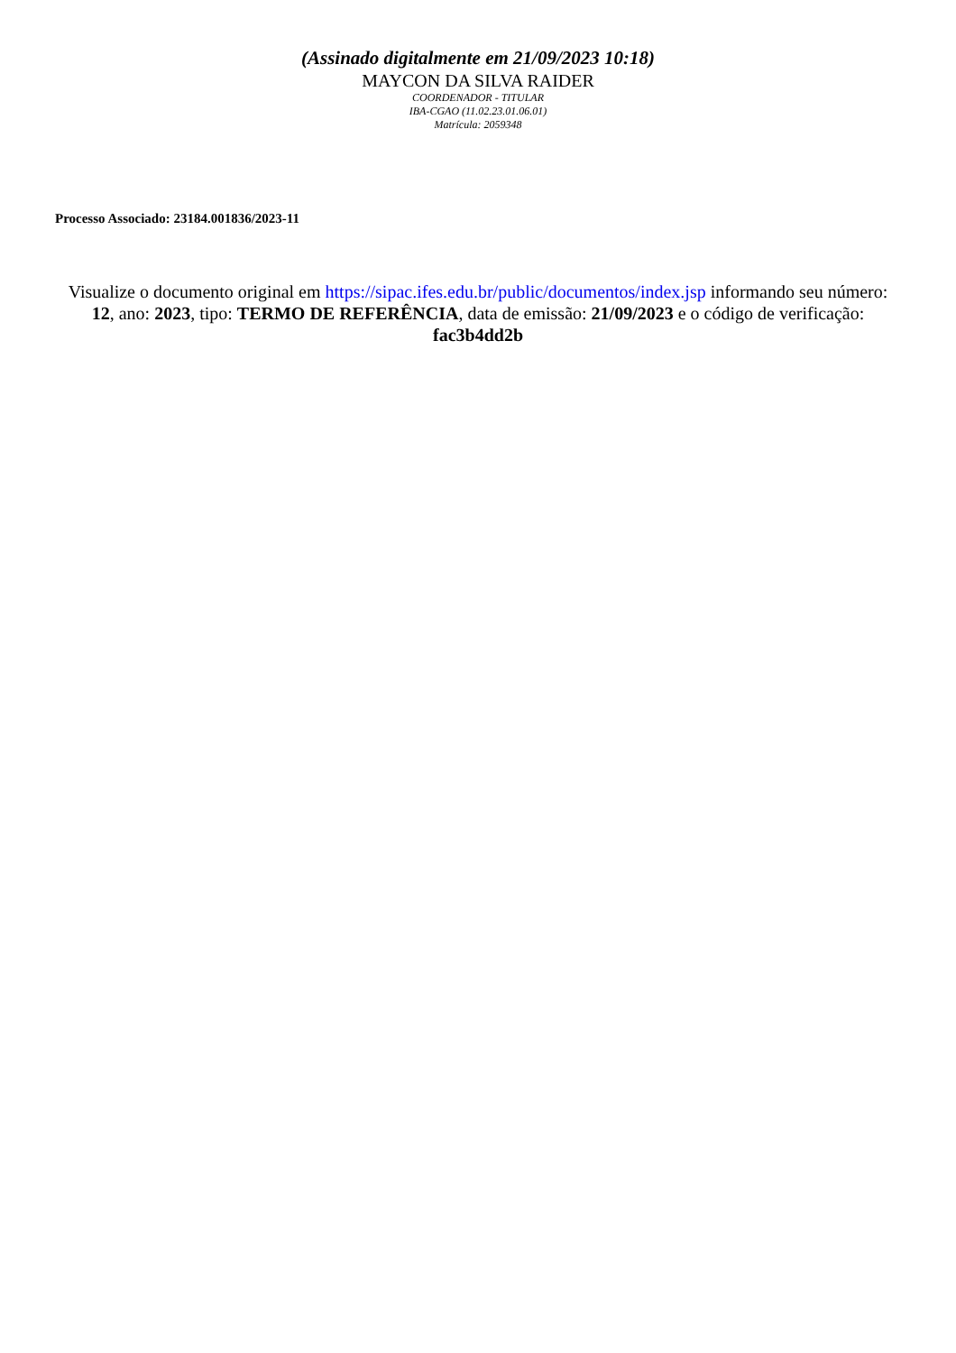(Assinado digitalmente em 21/09/2023 10:18)
MAYCON DA SILVA RAIDER
COORDENADOR - TITULAR
IBA-CGAO (11.02.23.01.06.01)
Matrícula: 2059348
Processo Associado: 23184.001836/2023-11
Visualize o documento original em https://sipac.ifes.edu.br/public/documentos/index.jsp informando seu número: 12, ano: 2023, tipo: TERMO DE REFERÊNCIA, data de emissão: 21/09/2023 e o código de verificação: fac3b4dd2b